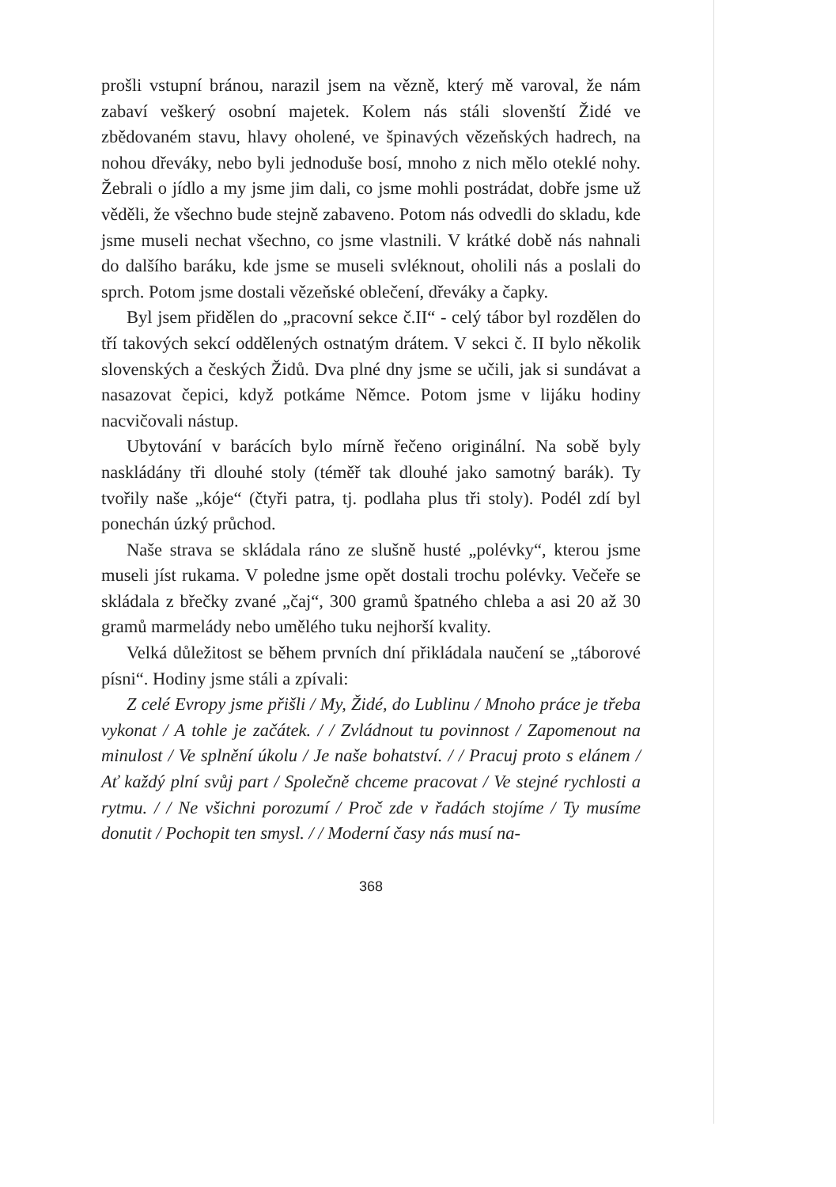prošli vstupní bránou, narazil jsem na vězně, který mě varoval, že nám zabaví veškerý osobní majetek. Kolem nás stáli slovenští Židé ve zbědovaném stavu, hlavy oholené, ve špinavých vězeňských hadrech, na nohou dřeváky, nebo byli jednoduše bosí, mnoho z nich mělo oteklé nohy. Žebrali o jídlo a my jsme jim dali, co jsme mohli postrádat, dobře jsme už věděli, že všechno bude stejně zabaveno. Potom nás odvedli do skladu, kde jsme museli nechat všechno, co jsme vlastnili. V krátké době nás nahnali do dalšího baráku, kde jsme se museli svléknout, oholili nás a poslali do sprch. Potom jsme dostali vězeňské oblečení, dřeváky a čapky.
Byl jsem přidělen do „pracovní sekce č.II“ - celý tábor byl rozdělen do tří takových sekcí oddělených ostnatým drátem. V sekci č. II bylo několik slovenských a českých Židů. Dva plné dny jsme se učili, jak si sundávat a nasazovat čepici, když potkáme Němce. Potom jsme v lijáku hodiny nacvičovali nástup.
Ubytování v barácích bylo mírně řečeno originální. Na sobě byly naskládány tři dlouhé stoly (téměř tak dlouhé jako samotný barák). Ty tvořily naše „kóje“ (čtyři patra, tj. podlaha plus tři stoly). Podél zdí byl ponechán úzký průchod.
Naše strava se skládala ráno ze slušně husté „polévky“, kterou jsme museli jíst rukama. V poledne jsme opět dostali trochu polévky. Večeře se skládala z břečky zvané „čaj“, 300 gramů špatného chleba a asi 20 až 30 gramů marmelády nebo umělého tuku nejhorší kvality.
Velká důležitost se během prvních dní přikládala naučení se „táborové písni“. Hodiny jsme stáli a zpívali:
Z celé Evropy jsme přišli / My, Židé, do Lublinu / Mnoho práce je třeba vykonat / A tohle je začátek. / / Zvládnout tu povinnost / Zapomenout na minulost / Ve splnění úkolu / Je naše bohatství. / / Pracuj proto s elánem / Ať každý plní svůj part / Společně chceme pracovat / Ve stejné rychlosti a rytmu. / / Ne všichni porozumí / Proč zde v řadách stojíme / Ty musíme donutit / Pochopit ten smysl. / / Moderní časy nás musí na-
368